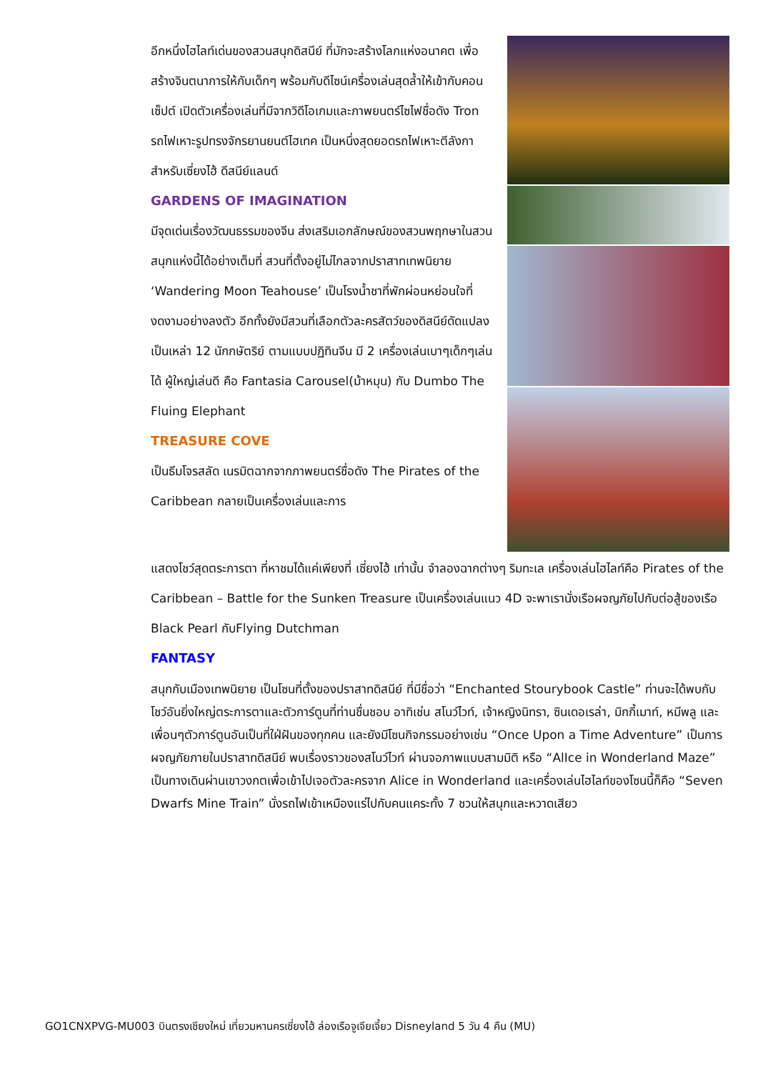อีกหนึ่งไฮไลท์เด่นของสวนสนุกดิสนีย์ ที่มักจะสร้างโลกแห่งอนาคต เพื่อสร้างจินตนาการให้กับเด็กๆ พร้อมกับดีไซน์เครื่องเล่นสุดล้ำให้เข้ากับคอนเซ็ปต์ เปิดตัวเครื่องเล่นที่มีจากวิดีโอเกมและภาพยนตร์ไซไฟชื่อดัง Tron รถไฟเหาะรูปทรงจักรยานยนต์ไฮเทค เป็นหนึ่งสุดยอดรถไฟเหาะตีลังกาสำหรับเซี่ยงไฮ้ ดีสนีย์แลนด์
GARDENS OF IMAGINATION
มีจุดเด่นเรื่องวัฒนธรรมของจีน ส่งเสริมเอกลักษณ์ของสวนพฤกษาในสวนสนุกแห่งนี้ได้อย่างเต็มที่ สวนที่ตั้งอยู่ไม่ไกลจากปราสาทเทพนิยาย ‘Wandering Moon Teahouse’ เป็นโรงน้ำชาที่พักผ่อนหย่อนใจที่งดงามอย่างลงตัว อีกทั้งยังมีสวนที่เลือกตัวละครสัตว์ของดิสนีย์ดัดแปลงเป็นเหล่า 12 นักกษัตริย์ ตามแบบปฏิทินจีน มี 2 เครื่องเล่นเบาๆเด็กๆเล่นได้ ผู้ใหญ่เล่นดี คือ Fantasia Carousel(ม้าหมุน) กับ Dumbo The Fluing Elephant
TREASURE COVE
เป็นธีมโจรสลัด เนรมิตฉากจากภาพยนตร์ชื่อดัง The Pirates of the Caribbean กลายเป็นเครื่องเล่นและการ
แสดงโชว์สุดตระการตา ที่หาชมได้แค่เพียงที่ เซี่ยงไฮ้ เท่านั้น จำลองฉากต่างๆ ริมทะเล เครื่องเล่นไฮไลท์คือ Pirates of the Caribbean – Battle for the Sunken Treasure เป็นเครื่องเล่นแนว 4D จะพาเรานั่งเรือผจญภัยไปกับต่อสู้ของเรือ Black Pearl กับFlying Dutchman
FANTASY
สนุกกับเมืองเทพนิยาย เป็นโซนที่ตั้งของปราสาทดิสนีย์ ที่มีชื่อว่า “Enchanted Stourybook Castle” ท่านจะได้พบกับโชว์อันยิ่งใหญ่ตระการตาและตัวการ์ตูนที่ท่านชื่นชอบ อาทิเช่น สโนว์ไวท์, เจ้าหญิงนิทรา, ซินเดอเรล่า, มิกกี้เมาท์, หมีพลู และเพื่อนๆตัวการ์ตูนอันเป็นที่ใฝ่ฝันของทุกคน และยังมีโซนกิจกรรมอย่างเช่น “Once Upon a Time Adventure” เป็นการผจญภัยภายในปราสาทดิสนีย์ พบเรื่องราวของสโนว์ไวท์ ผ่านจอภาพแบบสามมิติ หรือ “AlIce in Wonderland Maze” เป็นทางเดินผ่านเขาวงกตเพื่อเข้าไปเจอตัวละครจาก Alice in Wonderland และเครื่องเล่นไฮไลท์ของโซนนี้ก็คือ “Seven Dwarfs Mine Train” นั่งรถไฟเข้าเหมืองแร่ไปกับคนแคระทั้ง 7 ชวนให้สนุกและหวาดเสียว
GO1CNXPVG-MU003 บินตรงเชียงใหม่ เที่ยวมหานครเซี่ยงไฮ้ ล่องเรือจูเจียเจี้ยว Disneyland 5 วัน 4 คืน (MU)